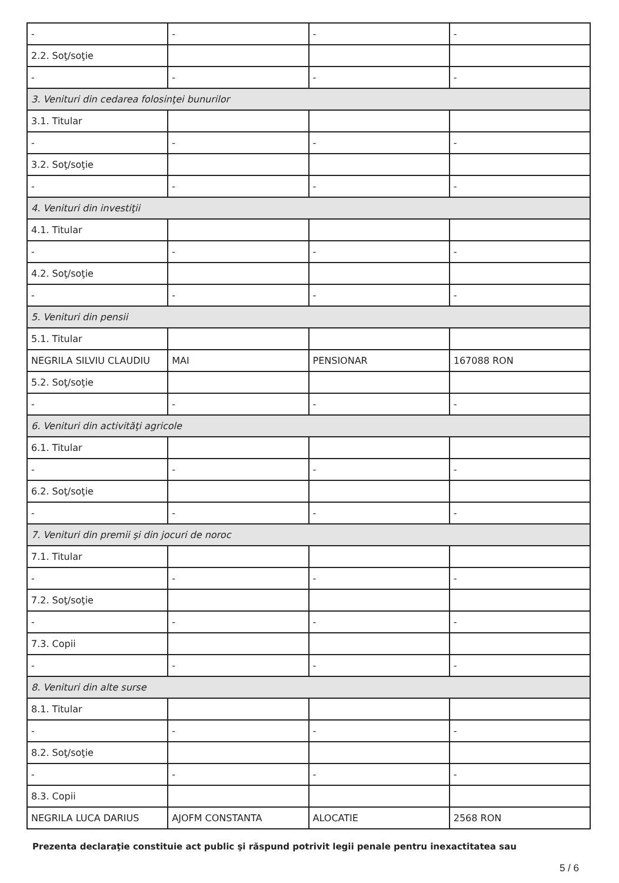| - | - | - | - |
| 2.2. Soţ/soţie | | | |
| - | - | - | - |
| 3. Venituri din cedarea folosinţei bunurilor | | | |
| 3.1. Titular | | | |
| - | - | - | - |
| 3.2. Soţ/soţie | | | |
| - | - | - | - |
| 4. Venituri din investiţii | | | |
| 4.1. Titular | | | |
| - | - | - | - |
| 4.2. Soţ/soţie | | | |
| - | - | - | - |
| 5. Venituri din pensii | | | |
| 5.1. Titular | | | |
| NEGRILA SILVIU CLAUDIU | MAI | PENSIONAR | 167088 RON |
| 5.2. Soţ/soţie | | | |
| - | - | - | - |
| 6. Venituri din activităţi agricole | | | |
| 6.1. Titular | | | |
| - | - | - | - |
| 6.2. Soţ/soţie | | | |
| - | - | - | - |
| 7. Venituri din premii şi din jocuri de noroc | | | |
| 7.1. Titular | | | |
| - | - | - | - |
| 7.2. Soţ/soţie | | | |
| - | - | - | - |
| 7.3. Copii | | | |
| - | - | - | - |
| 8. Venituri din alte surse | | | |
| 8.1. Titular | | | |
| - | - | - | - |
| 8.2. Soţ/soţie | | | |
| - | - | - | - |
| 8.3. Copii | | | |
| NEGRILA LUCA DARIUS | AJOFM CONSTANTA | ALOCATIE | 2568 RON |
Prezenta declaraţie constituie act public şi răspund potrivit legii penale pentru inexactitatea sau
5 / 6